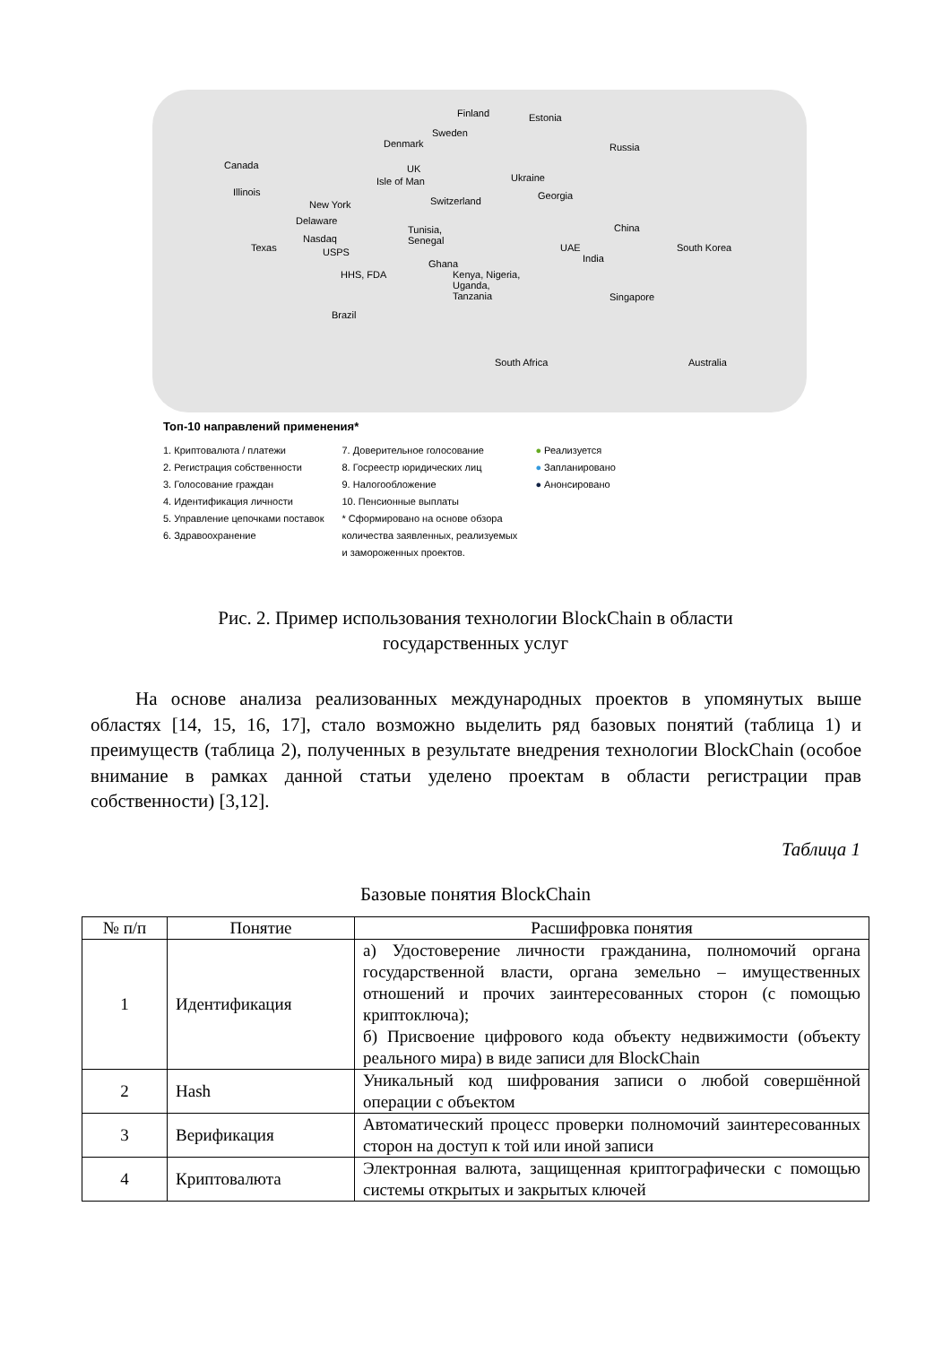Finland Estonia
Sweden
Denmark Russia
Canada UK
Isle of Man Ukraine
Switzerland Georgia Illinois
New York
Delaware
Nasdaq
USPS Texas
HHS, FDA
Tunisia,
Senegal
Ghana
Kenya, Nigeria,
Uganda,
Tanzania
China
South Korea UAE
India
Singapore
Brazil
South Africa Australia
Топ-10 направлений применения*
1. Криптовалюта / платежи
2. Регистрация собственности
3. Голосование граждан
4. Идентификация личности
5. Управление цепочками поставок
6. Здравоохранение
7. Доверительное голосование
8. Госреестр юридических лиц
9. Налогообложение
10. Пенсионные выплаты
* Сформировано на основе обзора
количества заявленных, реализуемых
и замороженных проектов.
● Реализуется
● Запланировано
● Анонсировано
Рис. 2. Пример использования технологии BlockChain в области
государственных услуг
На основе анализа реализованных международных проектов в упомянутых выше областях [14, 15, 16, 17], стало возможно выделить ряд базовых понятий (таблица 1) и преимуществ (таблица 2), полученных в результате внедрения технологии BlockChain (особое внимание в рамках данной статьи уделено проектам в области регистрации прав собственности) [3,12].
Таблица 1
Базовые понятия BlockChain
| № п/п | Понятие | Расшифровка понятия |
| --- | --- | --- |
| 1 | Идентификация | а) Удостоверение личности гражданина, полномочий органа государственной власти, органа земельно – имущественных отношений и прочих заинтересованных сторон (с помощью криптоключа); б) Присвоение цифрового кода объекту недвижимости (объекту реального мира) в виде записи для BlockChain |
| 2 | Hash | Уникальный код шифрования записи о любой совершённой операции с объектом |
| 3 | Верификация | Автоматический процесс проверки полномочий заинтересованных сторон на доступ к той или иной записи |
| 4 | Криптовалюта | Электронная валюта, защищенная криптографически с помощью системы открытых и закрытых ключей |